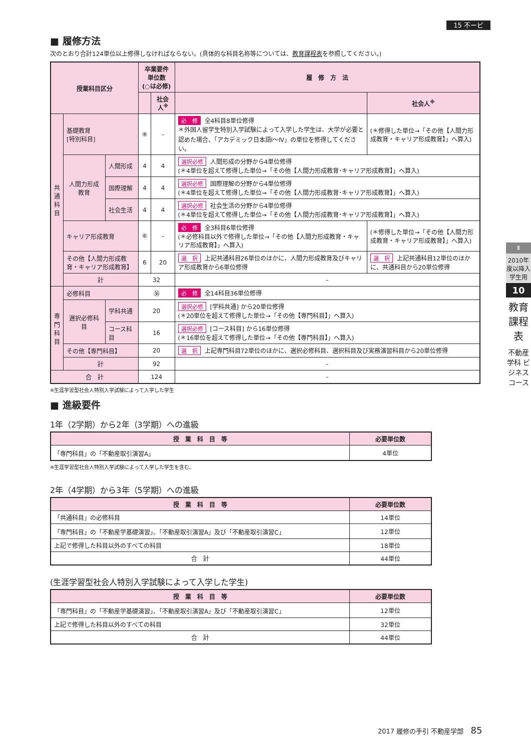15 不ービ
■ 履修方法
次のとおり合計124単位以上修得しなければならない。(具体的な科目名称等については、教育課程表を参照してください。)
| 授業科目区分 | | | 卒業要件単位数 (○は必修) | | 履 修 方 法 | |
| --- | --- | --- | --- | --- | --- | --- |
| | | | | 社会人<sup>※</sup> | | 社会人<sup>※</sup> |
| 共 通 科 目 | 基礎教育 [特別科目] | | ⑧ | – | 必 修 全4科目8単位修得 ＊外国人留学生特別入学試験によって入学した学生は、大学が必要と認めた場合、「アカデミック日本語Ⅰ～Ⅳ」の単位を修得してください。 | (＊修得した単位→「その他【人間力形成教育・キャリア形成教育】」へ算入) |
| | 人間力形成教育 | 人間形成 | 4 | 4 | 選択必修 人間形成の分野から4単位修得 (＊4単位を超えて修得した単位→「その他【人間力形成教育･キャリア形成教育】」へ算入) | |
| | | 国際理解 | 4 | 4 | 選択必修 国際理解の分野から4単位修得 (＊4単位を超えて修得した単位→「その他【人間力形成教育･キャリア形成教育】」へ算入) | |
| | | 社会生活 | 4 | 4 | 選択必修 社会生活の分野から4単位修得 (＊4単位を超えて修得した単位→「その他【人間力形成教育･キャリア形成教育】」へ算入) | |
| | キャリア形成教育 | | ⑥ | – | 必 修 全3科目6単位修得 (＊必修科目以外で修得した単位→「その他【人間力形成教育・キャリア形成教育】」へ算入) | (＊修得した単位→「その他【人間力形成教育・キャリア形成教育】」へ算入) |
| | その他【人間力形成教育・キャリア形成教育】 | | 6 | 20 | 選 択 上記共通科目26単位のほかに、人間力形成教育及びキャリア形成教育から6単位修得 | 選 択 上記共通科目12単位のほかに、共通科目から20単位修得 |
| | 計 | | 32 | | – | |
| 専 門 科 目 | 必修科目 | | ㊱ | | 必 修 全14科目36単位修得 | |
| | 選択必修科目 | 学科共通 | 20 | | 選択必修 [学科共通] から20単位修得 (＊20単位を超えて修得した単位→「その他【専門科目】」へ算入) | |
| | | コース科目 | 16 | | 選択必修 [コース科目] から16単位修得 (＊16単位を超えて修得した単位→「その他【専門科目】」へ算入) | |
| | その他【専門科目】 | | 20 | | 選 択 上記専門科目72単位のほかに、選択必修科目、選択科目及び実務演習科目から20単位修得 | |
| | 計 | | 92 | | – | |
| 合 計 | | | 124 | | – | |
※生涯学習型社会人特別入学試験によって入学した学生
■ 進級要件
1年（2学期）から2年（3学期）への進級
| 授 業 科 目 等 | 必要単位数 |
| --- | --- |
| 「専門科目」の「不動産取引演習A」 | 4単位 |
※生涯学習型社会人特別入学試験によって入学した学生を含む。
2年（4学期）から3年（5学期）への進級
| 授 業 科 目 等 | 必要単位数 |
| --- | --- |
| 「共通科目」の必修科目 | 14単位 |
| 「専門科目」の「不動産学基礎演習」、「不動産取引演習A」及び「不動産取引演習C」 | 12単位 |
| 上記で修得した科目以外のすべての科目 | 18単位 |
| 合 計 | 44単位 |
(生涯学習型社会人特別入学試験によって入学した学生)
| 授 業 科 目 等 | 必要単位数 |
| --- | --- |
| 「専門科目」の「不動産学基礎演習」、「不動産取引演習A」及び「不動産取引演習C」 | 12単位 |
| 上記で修得した科目以外のすべての科目 | 32単位 |
| 合 計 | 44単位 |
Ⅱ
2010年度以降入学生用
10
教育課程表
不動産学科 ビジネスコース
2017 履修の手引 不動産学部 85